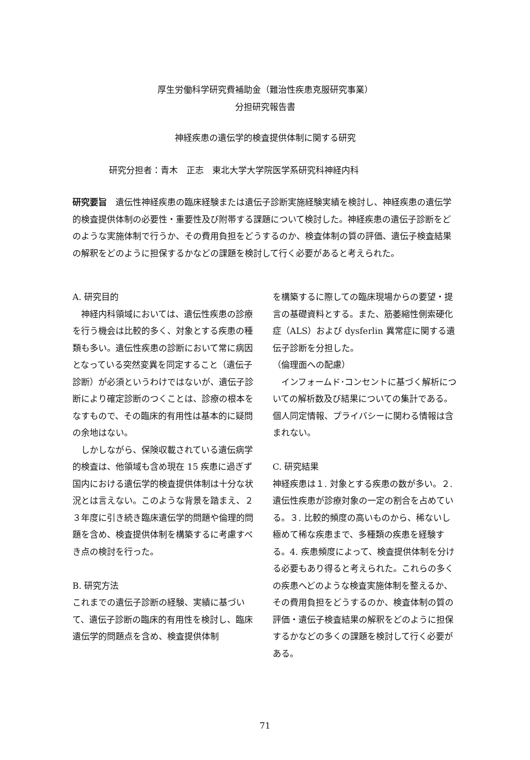厚生労働科学研究費補助金（難治性疾患克服研究事業）
分担研究報告書
神経疾患の遺伝学的検査提供体制に関する研究
研究分担者：青木　正志　東北大学大学院医学系研究科神経内科
研究要旨　遺伝性神経疾患の臨床経験または遺伝子診断実施経験実績を検討し、神経疾患の遺伝学的検査提供体制の必要性・重要性及び附帯する課題について検討した。神経疾患の遺伝子診断をどのような実施体制で行うか、その費用負担をどうするのか、検査体制の質の評価、遺伝子検査結果の解釈をどのように担保するかなどの課題を検討して行く必要があると考えられた。
A. 研究目的
　神経内科領域においては、遺伝性疾患の診療を行う機会は比較的多く、対象とする疾患の種類も多い。遺伝性疾患の診断において常に病因となっている突然変異を同定すること（遺伝子診断）が必須というわけではないが、遺伝子診断により確定診断のつくことは、診療の根本をなすもので、その臨床的有用性は基本的に疑問の余地はない。
　しかしながら、保険収載されている遺伝病学的検査は、他領域も含め現在 15 疾患に過ぎず国内における遺伝学的検査提供体制は十分な状況とは言えない。このような背景を踏まえ、２３年度に引き続き臨床遺伝学的問題や倫理的問題を含め、検査提供体制を構築するに考慮すべき点の検討を行った。
B. 研究方法
これまでの遺伝子診断の経験、実績に基づいて、遺伝子診断の臨床的有用性を検討し、臨床遺伝学的問題点を含め、検査提供体制
を構築するに際しての臨床現場からの要望・提言の基礎資料とする。また、筋萎縮性側索硬化症（ALS）および dysferlin 異常症に関する遺伝子診断を分担した。
（倫理面への配慮）
　インフォームド･コンセントに基づく解析についての解析数及び結果についての集計である。個人同定情報、プライバシーに関わる情報は含まれない。
C. 研究結果
神経疾患は１. 対象とする疾患の数が多い。２. 遺伝性疾患が診療対象の一定の割合を占めている。３. 比較的頻度の高いものから、稀ないし極めて稀な疾患まで、多種類の疾患を経験する。4. 疾患頻度によって、検査提供体制を分ける必要もあり得ると考えられた。これらの多くの疾患へどのような検査実施体制を整えるか、その費用負担をどうするのか、検査体制の質の評価・遺伝子検査結果の解釈をどのように担保するかなどの多くの課題を検討して行く必要がある。
71